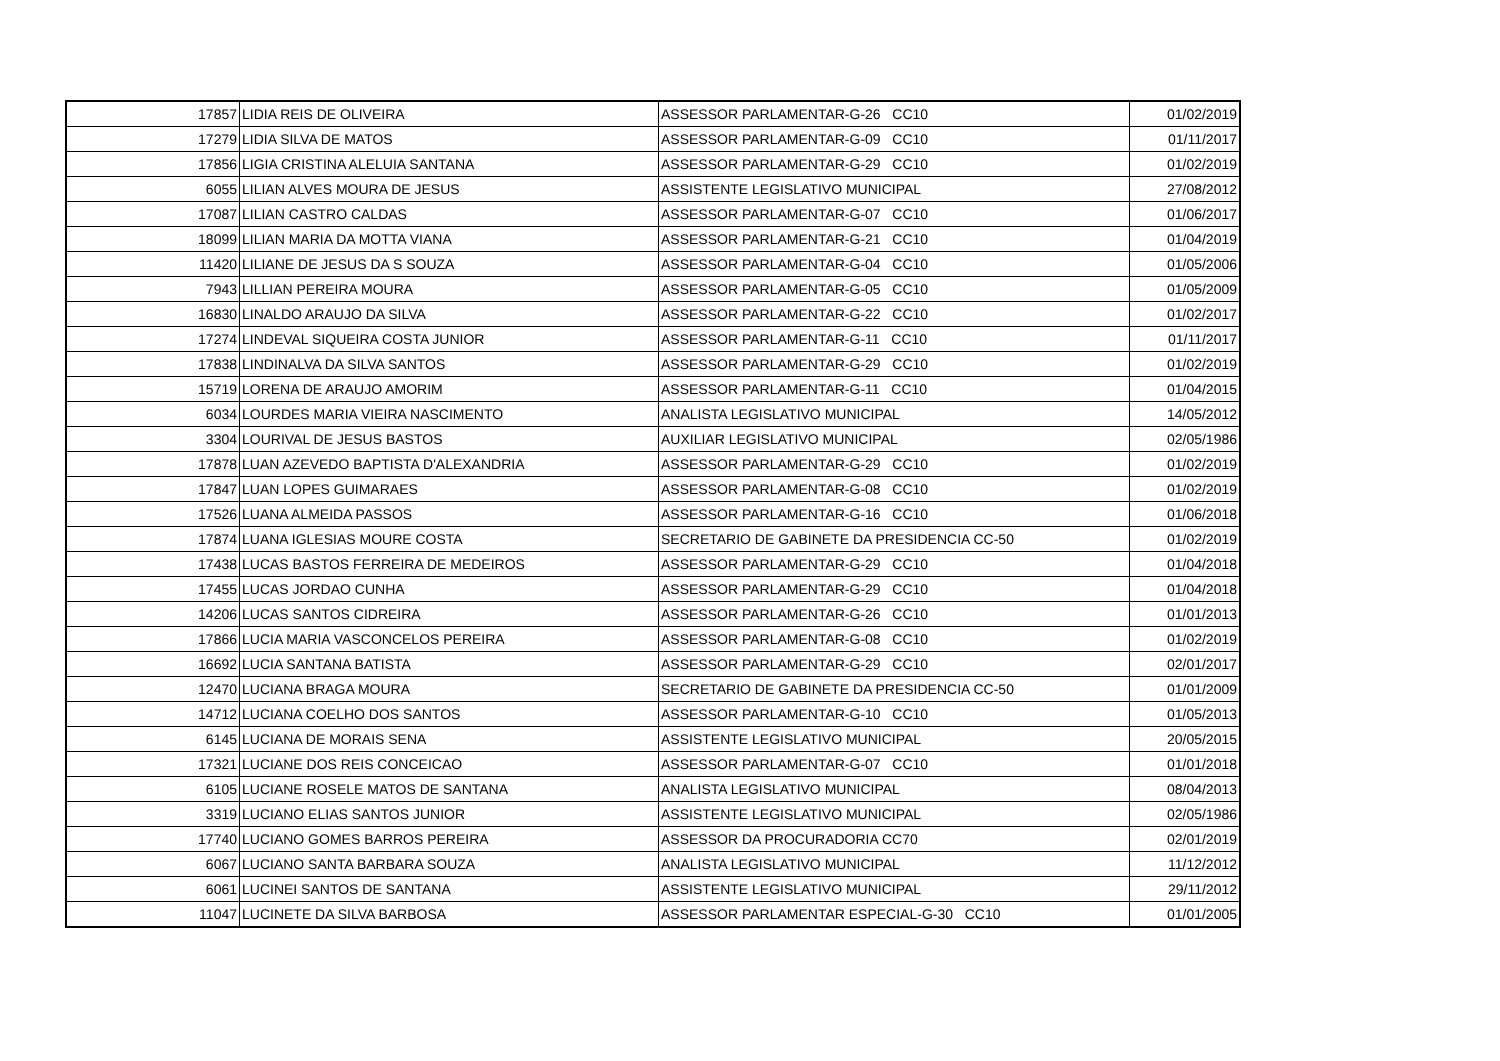| 17857 | LIDIA REIS DE OLIVEIRA | ASSESSOR PARLAMENTAR-G-26 CC10 | 01/02/2019 |
| 17279 | LIDIA SILVA DE MATOS | ASSESSOR PARLAMENTAR-G-09 CC10 | 01/11/2017 |
| 17856 | LIGIA CRISTINA ALELUIA SANTANA | ASSESSOR PARLAMENTAR-G-29 CC10 | 01/02/2019 |
| 6055 | LILIAN ALVES MOURA DE JESUS | ASSISTENTE LEGISLATIVO MUNICIPAL | 27/08/2012 |
| 17087 | LILIAN CASTRO CALDAS | ASSESSOR PARLAMENTAR-G-07 CC10 | 01/06/2017 |
| 18099 | LILIAN MARIA DA MOTTA VIANA | ASSESSOR PARLAMENTAR-G-21 CC10 | 01/04/2019 |
| 11420 | LILIANE DE JESUS DA S SOUZA | ASSESSOR PARLAMENTAR-G-04 CC10 | 01/05/2006 |
| 7943 | LILLIAN PEREIRA MOURA | ASSESSOR PARLAMENTAR-G-05 CC10 | 01/05/2009 |
| 16830 | LINALDO ARAUJO DA SILVA | ASSESSOR PARLAMENTAR-G-22 CC10 | 01/02/2017 |
| 17274 | LINDEVAL SIQUEIRA COSTA JUNIOR | ASSESSOR PARLAMENTAR-G-11 CC10 | 01/11/2017 |
| 17838 | LINDINALVA DA SILVA SANTOS | ASSESSOR PARLAMENTAR-G-29 CC10 | 01/02/2019 |
| 15719 | LORENA DE ARAUJO AMORIM | ASSESSOR PARLAMENTAR-G-11 CC10 | 01/04/2015 |
| 6034 | LOURDES MARIA VIEIRA NASCIMENTO | ANALISTA LEGISLATIVO MUNICIPAL | 14/05/2012 |
| 3304 | LOURIVAL DE JESUS BASTOS | AUXILIAR LEGISLATIVO MUNICIPAL | 02/05/1986 |
| 17878 | LUAN AZEVEDO BAPTISTA D'ALEXANDRIA | ASSESSOR PARLAMENTAR-G-29 CC10 | 01/02/2019 |
| 17847 | LUAN LOPES GUIMARAES | ASSESSOR PARLAMENTAR-G-08 CC10 | 01/02/2019 |
| 17526 | LUANA ALMEIDA PASSOS | ASSESSOR PARLAMENTAR-G-16 CC10 | 01/06/2018 |
| 17874 | LUANA IGLESIAS MOURE COSTA | SECRETARIO DE GABINETE DA PRESIDENCIA CC-50 | 01/02/2019 |
| 17438 | LUCAS BASTOS FERREIRA DE MEDEIROS | ASSESSOR PARLAMENTAR-G-29 CC10 | 01/04/2018 |
| 17455 | LUCAS JORDAO CUNHA | ASSESSOR PARLAMENTAR-G-29 CC10 | 01/04/2018 |
| 14206 | LUCAS SANTOS CIDREIRA | ASSESSOR PARLAMENTAR-G-26 CC10 | 01/01/2013 |
| 17866 | LUCIA MARIA VASCONCELOS PEREIRA | ASSESSOR PARLAMENTAR-G-08 CC10 | 01/02/2019 |
| 16692 | LUCIA SANTANA BATISTA | ASSESSOR PARLAMENTAR-G-29 CC10 | 02/01/2017 |
| 12470 | LUCIANA BRAGA MOURA | SECRETARIO DE GABINETE DA PRESIDENCIA CC-50 | 01/01/2009 |
| 14712 | LUCIANA COELHO DOS SANTOS | ASSESSOR PARLAMENTAR-G-10 CC10 | 01/05/2013 |
| 6145 | LUCIANA DE MORAIS SENA | ASSISTENTE LEGISLATIVO MUNICIPAL | 20/05/2015 |
| 17321 | LUCIANE DOS REIS CONCEICAO | ASSESSOR PARLAMENTAR-G-07 CC10 | 01/01/2018 |
| 6105 | LUCIANE ROSELE MATOS DE SANTANA | ANALISTA LEGISLATIVO MUNICIPAL | 08/04/2013 |
| 3319 | LUCIANO ELIAS SANTOS JUNIOR | ASSISTENTE LEGISLATIVO MUNICIPAL | 02/05/1986 |
| 17740 | LUCIANO GOMES BARROS PEREIRA | ASSESSOR DA PROCURADORIA CC70 | 02/01/2019 |
| 6067 | LUCIANO SANTA BARBARA SOUZA | ANALISTA LEGISLATIVO MUNICIPAL | 11/12/2012 |
| 6061 | LUCINEI SANTOS DE SANTANA | ASSISTENTE LEGISLATIVO MUNICIPAL | 29/11/2012 |
| 11047 | LUCINETE DA SILVA BARBOSA | ASSESSOR PARLAMENTAR ESPECIAL-G-30 CC10 | 01/01/2005 |